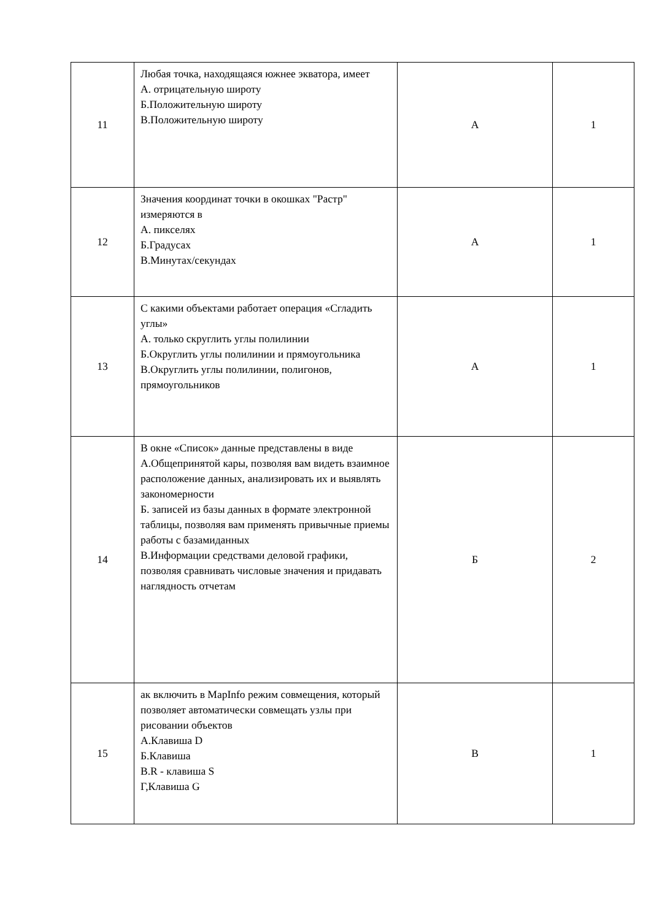| 11 | Любая точка, находящаяся южнее экватора, имеет А. отрицательную широту Б.Положительную широту В.Положительную широту | А | 1 |
| 12 | Значения координат точки в окошках "Растр" измеряются в А. пикселях Б.Градусах В.Минутах/секундах | А | 1 |
| 13 | С какими объектами работает операция «Сгладить углы» А. только скруглить углы полилинии Б.Округлить углы полилинии и прямоугольника В.Округлить углы полилинии, полигонов, прямоугольников | А | 1 |
| 14 | В окне «Список» данные представлены в виде А.Общепринятой кары, позволяя вам видеть взаимное расположение данных, анализировать их и выявлять закономерности Б. записей из базы данных в формате электронной таблицы, позволяя вам применять привычные приемы работы с базамиданных В.Информации средствами деловой графики, позволяя сравнивать числовые значения и придавать наглядность отчетам | Б | 2 |
| 15 | ак включить в MapInfo режим совмещения, который позволяет автоматически совмещать узлы при рисовании объектов А.Клавиша D Б.Клавиша В.R - клавиша S Г,Клавиша G | В | 1 |